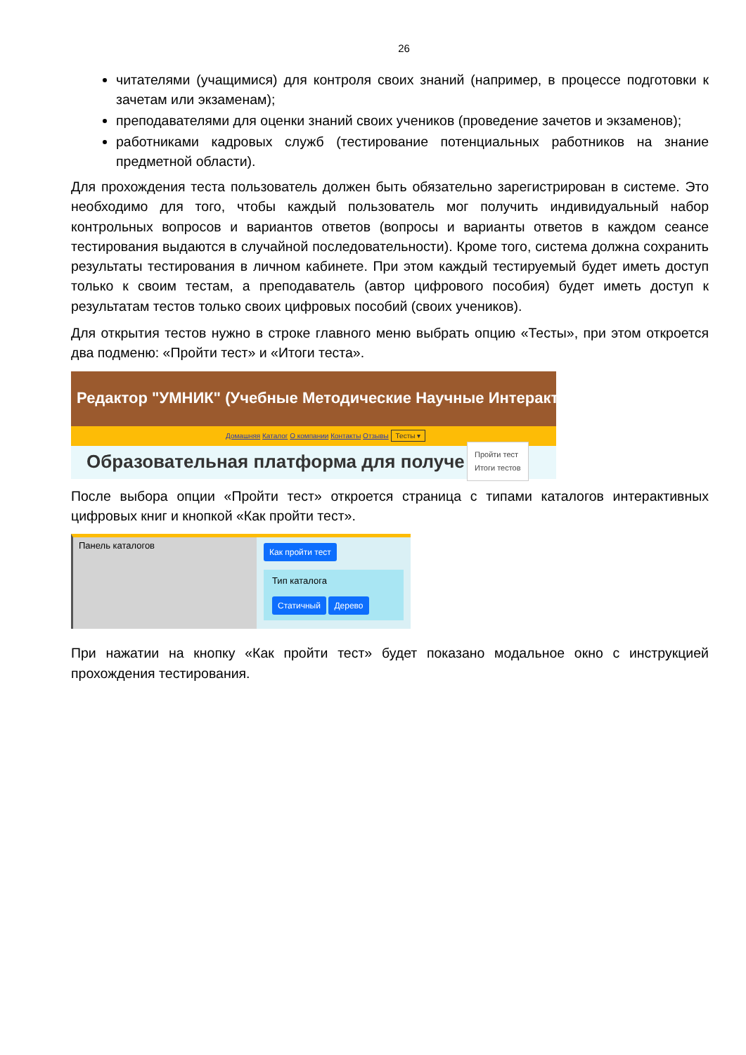26
читателями (учащимися) для контроля своих знаний (например, в процессе подготовки к зачетам или экзаменам);
преподавателями для оценки знаний своих учеников (проведение зачетов и экзаменов);
работниками кадровых служб (тестирование потенциальных работников на знание предметной области).
Для прохождения теста пользователь должен быть обязательно зарегистрирован в системе. Это необходимо для того, чтобы каждый пользователь мог получить индивидуальный набор контрольных вопросов и вариантов ответов (вопросы и варианты ответов в каждом сеансе тестирования выдаются в случайной последовательности). Кроме того, система должна сохранить результаты тестирования в личном кабинете. При этом каждый тестируемый будет иметь доступ только к своим тестам, а преподаватель (автор цифрового пособия) будет иметь доступ к результатам тестов только своих цифровых пособий (своих учеников).
Для открытия тестов нужно в строке главного меню выбрать опцию «Тесты», при этом откроется два подменю: «Пройти тест» и «Итоги теста».
Редактор "УМНИК" (Учебные Методические Научные Интеракт
Домашняя Каталог О компании Контакты Отзывы Тесты ▾
Образовательная платформа для получе
Пройти тест
Итоги тестов
После выбора опции «Пройти тест» откроется страница с типами каталогов интерактивных цифровых книг и кнопкой «Как пройти тест».
Панель каталогов
Как пройти тест
Тип каталога
Статичный Дерево
При нажатии на кнопку «Как пройти тест» будет показано модальное окно с инструкцией прохождения тестирования.